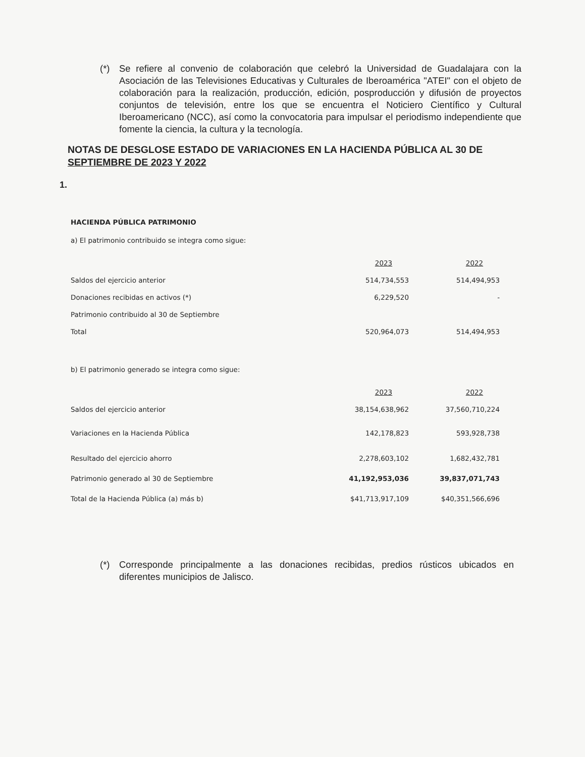(*) Se refiere al convenio de colaboración que celebró la Universidad de Guadalajara con la Asociación de las Televisiones Educativas y Culturales de Iberoamérica "ATEI" con el objeto de colaboración para la realización, producción, edición, posproducción y difusión de proyectos conjuntos de televisión, entre los que se encuentra el Noticiero Científico y Cultural Iberoamericano (NCC), así como la convocatoria para impulsar el periodismo independiente que fomente la ciencia, la cultura y la tecnología.
NOTAS DE DESGLOSE ESTADO DE VARIACIONES EN LA HACIENDA PÚBLICA AL 30 DE SEPTIEMBRE DE 2023 Y 2022
1.
HACIENDA PÚBLICA PATRIMONIO
a) El patrimonio contribuido se integra como sigue:
| | 2023 | 2022 |
| Saldos del ejercicio anterior | 514,734,553 | 514,494,953 |
| Donaciones recibidas en activos (*) | 6,229,520 | - |
| Patrimonio contribuido al 30 de Septiembre | | |
| Total | 520,964,073 | 514,494,953 |
b) El patrimonio generado se integra como sigue:
| | 2023 | 2022 |
| Saldos del ejercicio anterior | 38,154,638,962 | 37,560,710,224 |
| Variaciones en la Hacienda Pública | 142,178,823 | 593,928,738 |
| Resultado del ejercicio ahorro | 2,278,603,102 | 1,682,432,781 |
| Patrimonio generado al 30 de Septiembre | 41,192,953,036 | 39,837,071,743 |
| Total de la Hacienda Pública (a) más b) | $41,713,917,109 | $40,351,566,696 |
(*) Corresponde principalmente a las donaciones recibidas, predios rústicos ubicados en diferentes municipios de Jalisco.